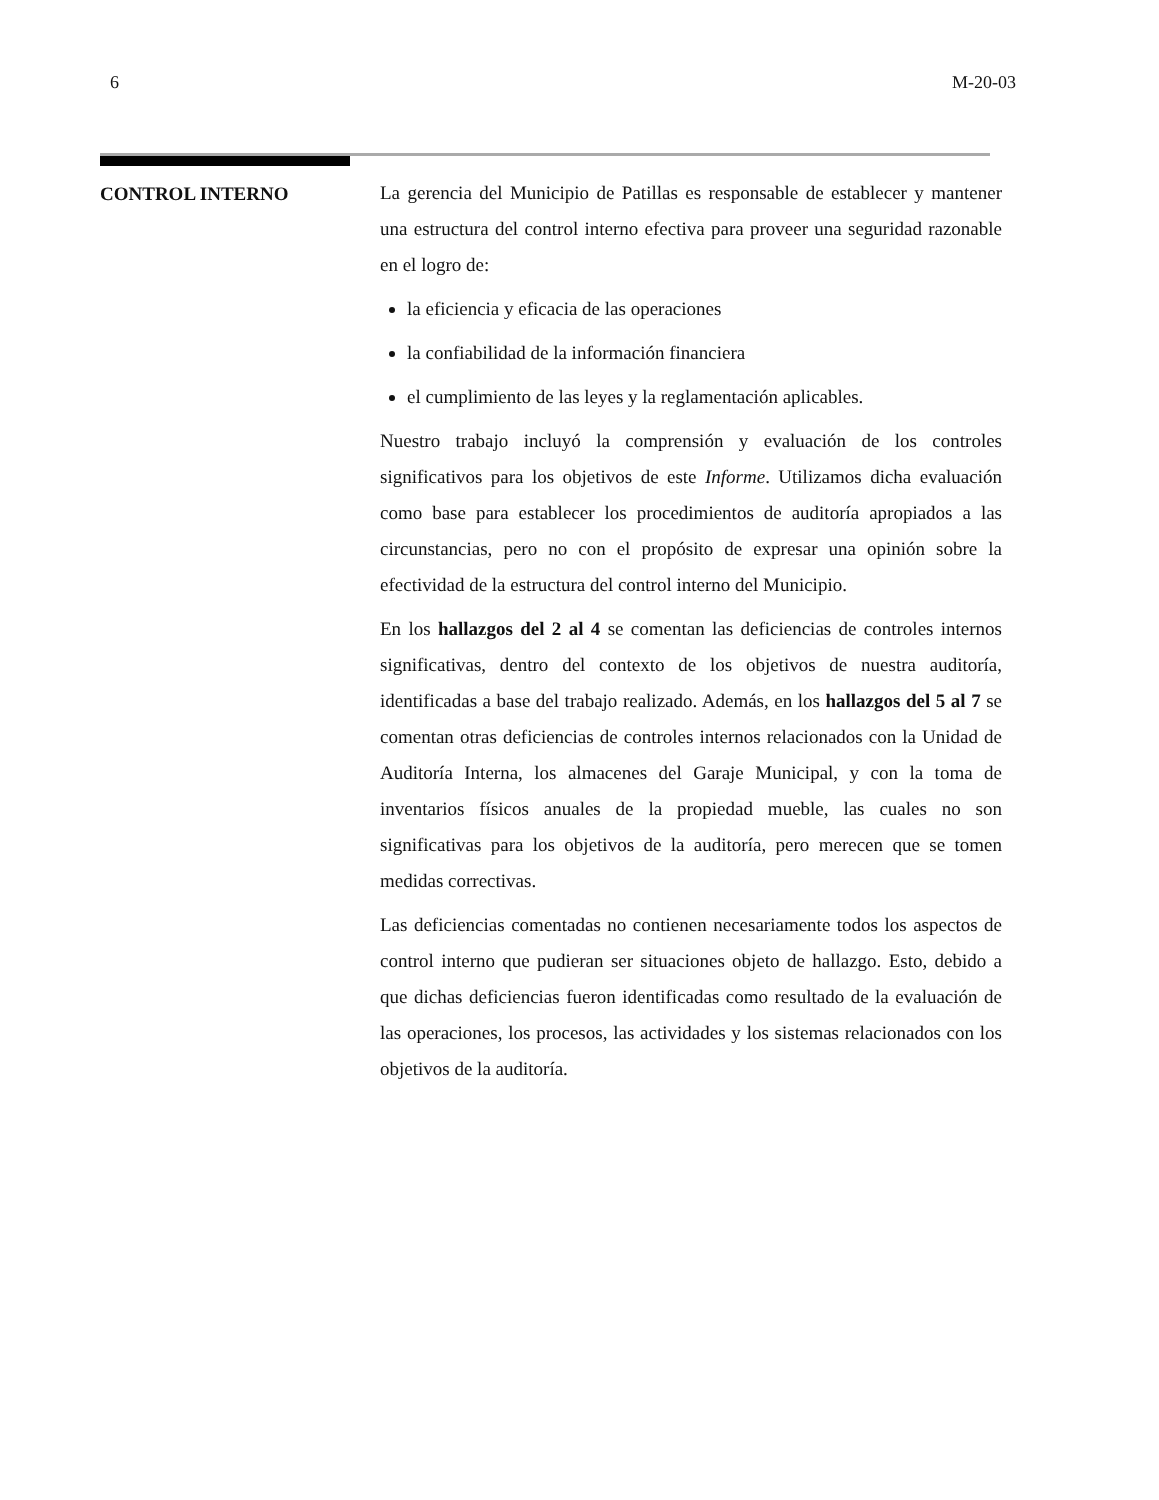6 M-20-03
CONTROL INTERNO
La gerencia del Municipio de Patillas es responsable de establecer y mantener una estructura del control interno efectiva para proveer una seguridad razonable en el logro de:
la eficiencia y eficacia de las operaciones
la confiabilidad de la información financiera
el cumplimiento de las leyes y la reglamentación aplicables.
Nuestro trabajo incluyó la comprensión y evaluación de los controles significativos para los objetivos de este Informe. Utilizamos dicha evaluación como base para establecer los procedimientos de auditoría apropiados a las circunstancias, pero no con el propósito de expresar una opinión sobre la efectividad de la estructura del control interno del Municipio.
En los hallazgos del 2 al 4 se comentan las deficiencias de controles internos significativas, dentro del contexto de los objetivos de nuestra auditoría, identificadas a base del trabajo realizado. Además, en los hallazgos del 5 al 7 se comentan otras deficiencias de controles internos relacionados con la Unidad de Auditoría Interna, los almacenes del Garaje Municipal, y con la toma de inventarios físicos anuales de la propiedad mueble, las cuales no son significativas para los objetivos de la auditoría, pero merecen que se tomen medidas correctivas.
Las deficiencias comentadas no contienen necesariamente todos los aspectos de control interno que pudieran ser situaciones objeto de hallazgo. Esto, debido a que dichas deficiencias fueron identificadas como resultado de la evaluación de las operaciones, los procesos, las actividades y los sistemas relacionados con los objetivos de la auditoría.